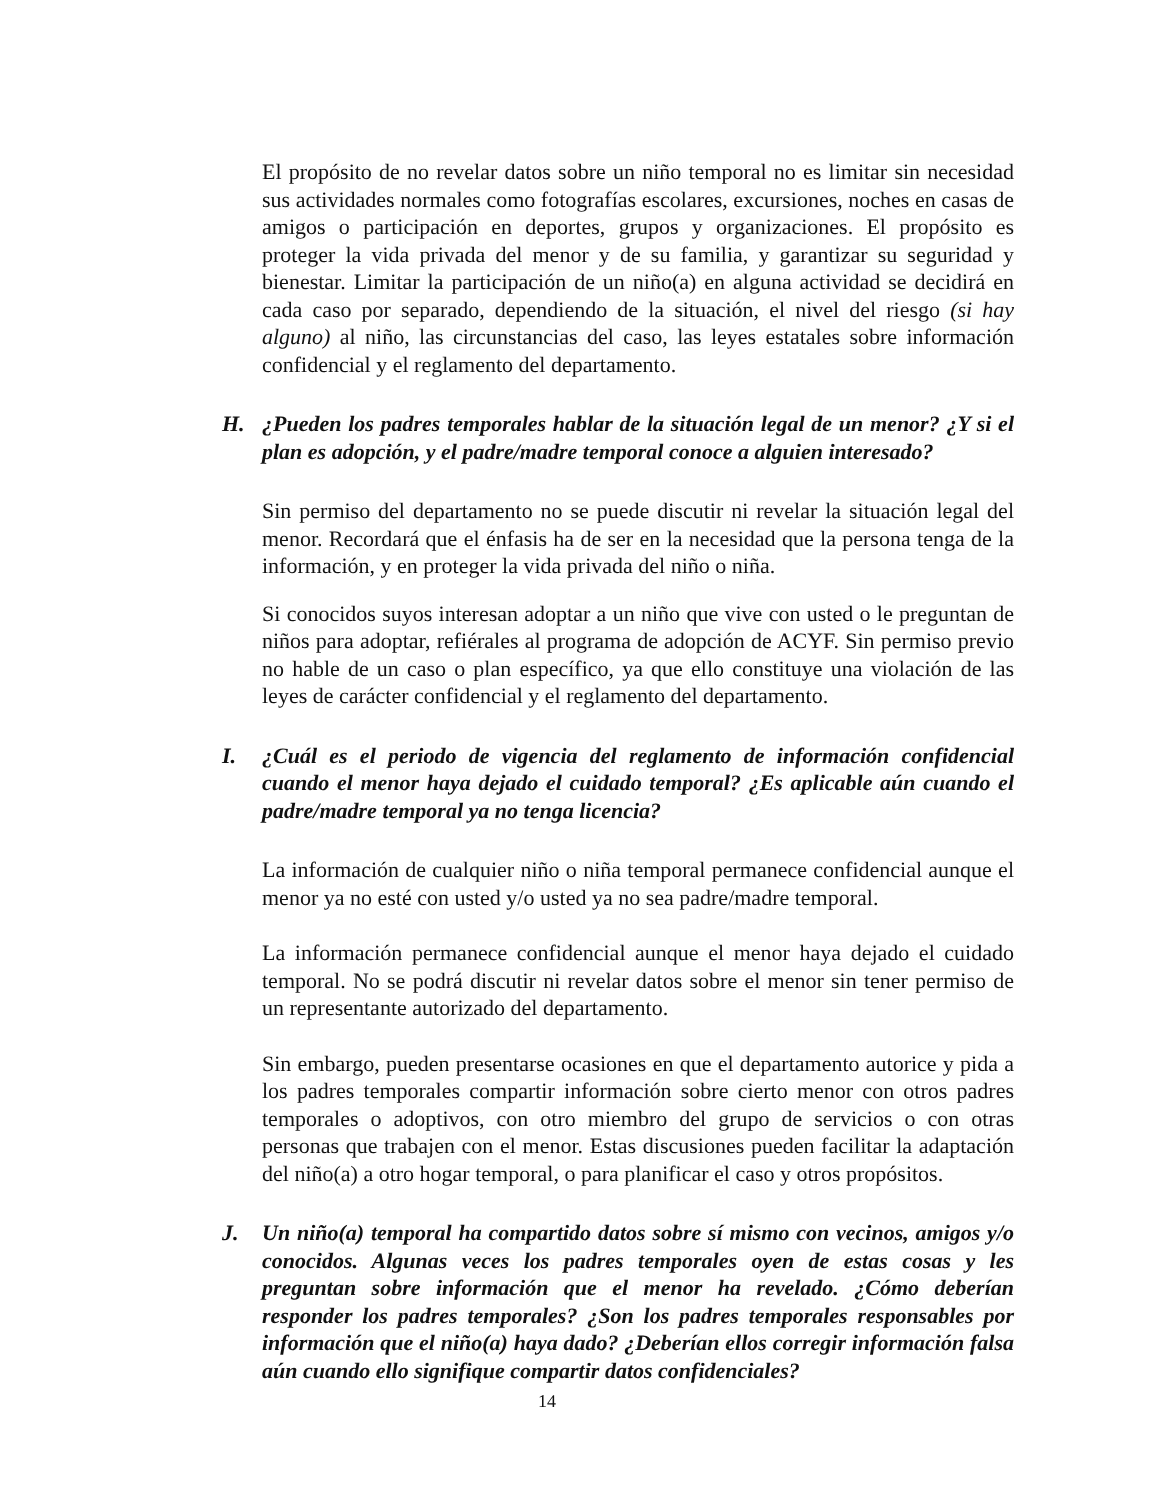El propósito de no revelar datos sobre un niño temporal no es limitar sin necesidad sus actividades normales como fotografías escolares, excursiones, noches en casas de amigos o participación en deportes, grupos y organizaciones. El propósito es proteger la vida privada del menor y de su familia, y garantizar su seguridad y bienestar. Limitar la participación de un niño(a) en alguna actividad se decidirá en cada caso por separado, dependiendo de la situación, el nivel del riesgo (si hay alguno) al niño, las circunstancias del caso, las leyes estatales sobre información confidencial y el reglamento del departamento.
H. ¿Pueden los padres temporales hablar de la situación legal de un menor? ¿Y si el plan es adopción, y el padre/madre temporal conoce a alguien interesado?
Sin permiso del departamento no se puede discutir ni revelar la situación legal del menor. Recordará que el énfasis ha de ser en la necesidad que la persona tenga de la información, y en proteger la vida privada del niño o niña.
Si conocidos suyos interesan adoptar a un niño que vive con usted o le preguntan de niños para adoptar, refiérales al programa de adopción de ACYF. Sin permiso previo no hable de un caso o plan específico, ya que ello constituye una violación de las leyes de carácter confidencial y el reglamento del departamento.
I. ¿Cuál es el periodo de vigencia del reglamento de información confidencial cuando el menor haya dejado el cuidado temporal? ¿Es aplicable aún cuando el padre/madre temporal ya no tenga licencia?
La información de cualquier niño o niña temporal permanece confidencial aunque el menor ya no esté con usted y/o usted ya no sea padre/madre temporal.
La información permanece confidencial aunque el menor haya dejado el cuidado temporal. No se podrá discutir ni revelar datos sobre el menor sin tener permiso de un representante autorizado del departamento.
Sin embargo, pueden presentarse ocasiones en que el departamento autorice y pida a los padres temporales compartir información sobre cierto menor con otros padres temporales o adoptivos, con otro miembro del grupo de servicios o con otras personas que trabajen con el menor. Estas discusiones pueden facilitar la adaptación del niño(a) a otro hogar temporal, o para planificar el caso y otros propósitos.
J. Un niño(a) temporal ha compartido datos sobre sí mismo con vecinos, amigos y/o conocidos. Algunas veces los padres temporales oyen de estas cosas y les preguntan sobre información que el menor ha revelado. ¿Cómo deberían responder los padres temporales? ¿Son los padres temporales responsables por información que el niño(a) haya dado? ¿Deberían ellos corregir información falsa aún cuando ello signifique compartir datos confidenciales?
14